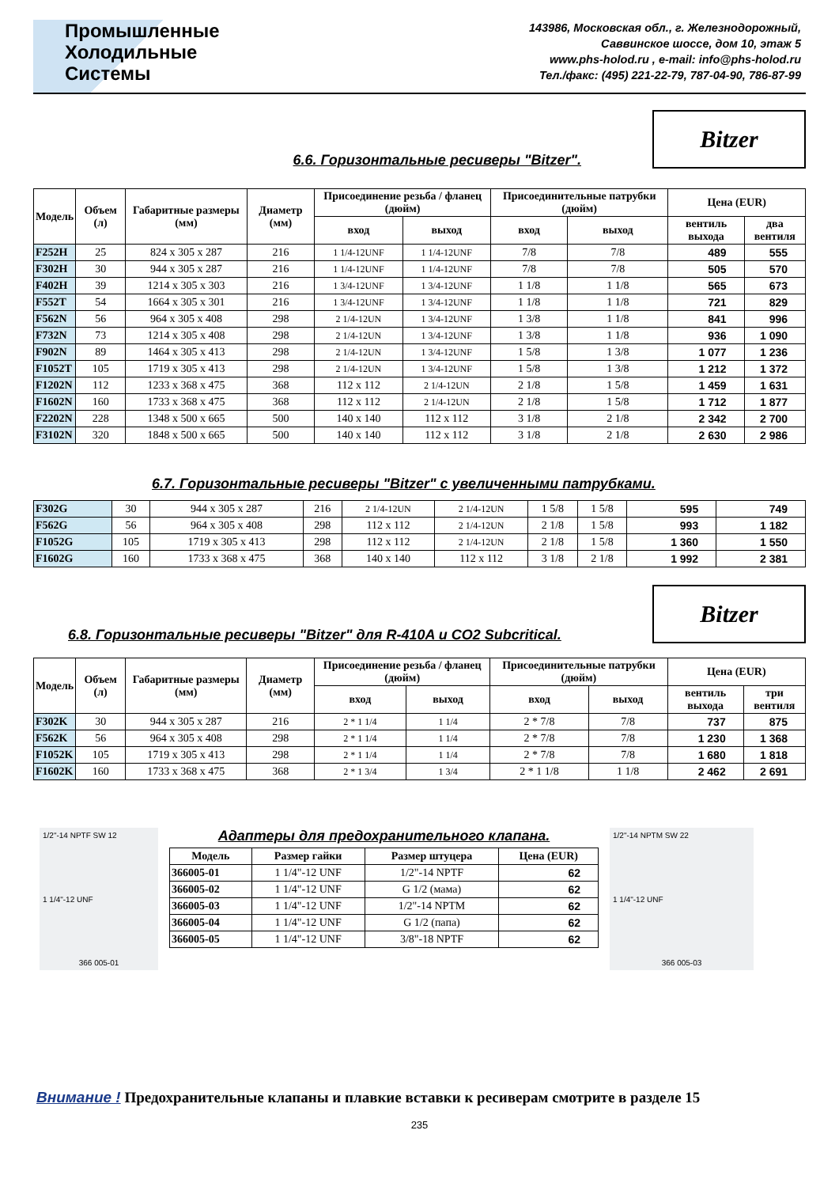Промышленные
Холодильные
Системы
143986, Московская обл., г. Железнодорожный,
Саввинское шоссе, дом 10, этаж 5
www.phs-holod.ru , e-mail: info@phs-holod.ru
Тел./факс: (495) 221-22-79, 787-04-90, 786-87-99
6.6. Горизонтальные ресиверы "Bitzer".
Bitzer
| Модель | Объем (л) | Габаритные размеры (мм) | Диаметр (мм) | Присоединение резьба / фланец (дюйм) | | Присоединительные патрубки (дюйм) | | Цена (EUR) | |
| --- | --- | --- | --- | --- | --- | --- | --- | --- | --- |
| | | | | вход | выход | вход | выход | вентиль выхода | два вентиля |
| F252H | 25 | 824 x 305 x 287 | 216 | 1 1/4-12UNF | 1 1/4-12UNF | 7/8 | 7/8 | 489 | 555 |
| F302H | 30 | 944 x 305 x 287 | 216 | 1 1/4-12UNF | 1 1/4-12UNF | 7/8 | 7/8 | 505 | 570 |
| F402H | 39 | 1214 x 305 x 303 | 216 | 1 3/4-12UNF | 1 3/4-12UNF | 1 1/8 | 1 1/8 | 565 | 673 |
| F552T | 54 | 1664 x 305 x 301 | 216 | 1 3/4-12UNF | 1 3/4-12UNF | 1 1/8 | 1 1/8 | 721 | 829 |
| F562N | 56 | 964 x 305 x 408 | 298 | 2 1/4-12UN | 1 3/4-12UNF | 1 3/8 | 1 1/8 | 841 | 996 |
| F732N | 73 | 1214 x 305 x 408 | 298 | 2 1/4-12UN | 1 3/4-12UNF | 1 3/8 | 1 1/8 | 936 | 1 090 |
| F902N | 89 | 1464 x 305 x 413 | 298 | 2 1/4-12UN | 1 3/4-12UNF | 1 5/8 | 1 3/8 | 1 077 | 1 236 |
| F1052T | 105 | 1719 x 305 x 413 | 298 | 2 1/4-12UN | 1 3/4-12UNF | 1 5/8 | 1 3/8 | 1 212 | 1 372 |
| F1202N | 112 | 1233 x 368 x 475 | 368 | 112 x 112 | 2 1/4-12UN | 2 1/8 | 1 5/8 | 1 459 | 1 631 |
| F1602N | 160 | 1733 x 368 x 475 | 368 | 112 x 112 | 2 1/4-12UN | 2 1/8 | 1 5/8 | 1 712 | 1 877 |
| F2202N | 228 | 1348 x 500 x 665 | 500 | 140 x 140 | 112 x 112 | 3 1/8 | 2 1/8 | 2 342 | 2 700 |
| F3102N | 320 | 1848 x 500 x 665 | 500 | 140 x 140 | 112 x 112 | 3 1/8 | 2 1/8 | 2 630 | 2 986 |
6.7. Горизонтальные ресиверы "Bitzer" с увеличенными патрубками.
| F302G | 30 | 944 x 305 x 287 | 216 | 2 1/4-12UN | 2 1/4-12UN | 1 5/8 | 1 5/8 | 595 | 749 |
| F562G | 56 | 964 x 305 x 408 | 298 | 112 x 112 | 2 1/4-12UN | 2 1/8 | 1 5/8 | 993 | 1 182 |
| F1052G | 105 | 1719 x 305 x 413 | 298 | 112 x 112 | 2 1/4-12UN | 2 1/8 | 1 5/8 | 1 360 | 1 550 |
| F1602G | 160 | 1733 x 368 x 475 | 368 | 140 x 140 | 112 x 112 | 3 1/8 | 2 1/8 | 1 992 | 2 381 |
6.8. Горизонтальные ресиверы "Bitzer" для R-410A и CO2 Subcritical.
Bitzer
| Модель | Объем (л) | Габаритные размеры (мм) | Диаметр (мм) | Присоединение резьба / фланец (дюйм) | | Присоединительные патрубки (дюйм) | | Цена (EUR) | |
| --- | --- | --- | --- | --- | --- | --- | --- | --- | --- |
| | | | | вход | выход | вход | выход | вентиль выхода | три вентиля |
| F302K | 30 | 944 x 305 x 287 | 216 | 2 * 1 1/4 | 1 1/4 | 2 * 7/8 | 7/8 | 737 | 875 |
| F562K | 56 | 964 x 305 x 408 | 298 | 2 * 1 1/4 | 1 1/4 | 2 * 7/8 | 7/8 | 1 230 | 1 368 |
| F1052K | 105 | 1719 x 305 x 413 | 298 | 2 * 1 1/4 | 1 1/4 | 2 * 7/8 | 7/8 | 1 680 | 1 818 |
| F1602K | 160 | 1733 x 368 x 475 | 368 | 2 * 1 3/4 | 1 3/4 | 2 * 1 1/8 | 1 1/8 | 2 462 | 2 691 |
1/2"-14 NPTF SW 12
1 1/4"-12 UNF
366 005-01
Адаптеры для предохранительного клапана.
| Модель | Размер гайки | Размер штуцера | Цена (EUR) |
| --- | --- | --- | --- |
| 366005-01 | 1 1/4"-12 UNF | 1/2"-14 NPTF | 62 |
| 366005-02 | 1 1/4"-12 UNF | G 1/2 (мама) | 62 |
| 366005-03 | 1 1/4"-12 UNF | 1/2"-14 NPTM | 62 |
| 366005-04 | 1 1/4"-12 UNF | G 1/2 (папа) | 62 |
| 366005-05 | 1 1/4"-12 UNF | 3/8"-18 NPTF | 62 |
1/2"-14 NPTM SW 22
1 1/4"-12 UNF
366 005-03
Внимание ! Предохранительные клапаны и плавкие вставки к ресиверам смотрите в разделе 15
235